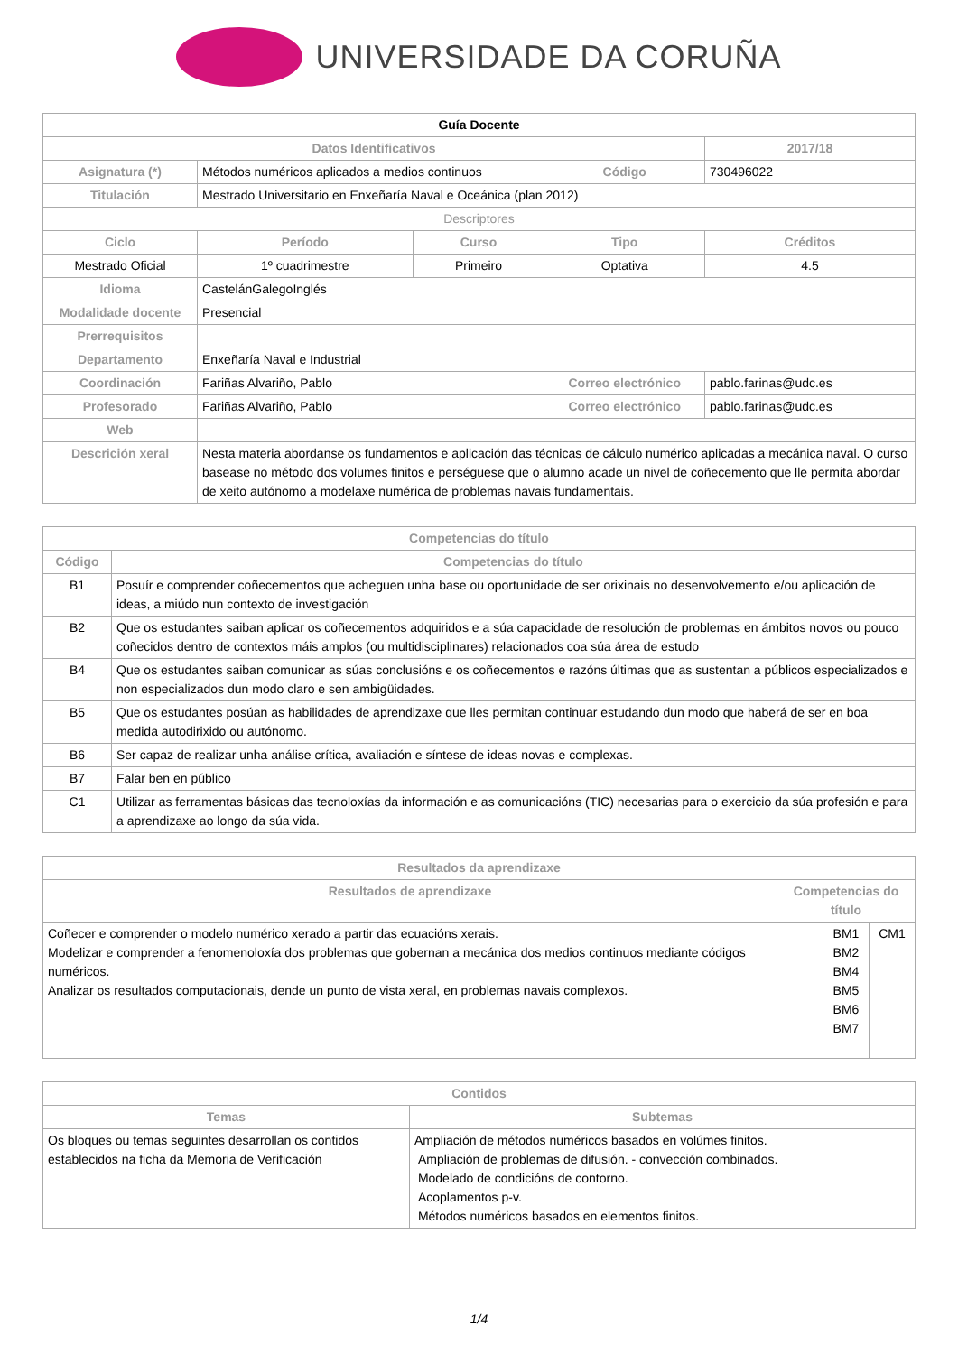UNIVERSIDADE DA CORUÑA
| Guía Docente | | | | | |
| --- | --- | --- | --- | --- | --- |
| Datos Identificativos | | | | | 2017/18 |
| Asignatura (*) | Métodos numéricos aplicados a medios continuos | | Código | | 730496022 |
| Titulación | Mestrado Universitario en Enxeñaría Naval e Oceánica (plan 2012) | | | | |
| Descriptores | | | | | |
| Ciclo | Período | Curso | Tipo | | Créditos |
| Mestrado Oficial | 1º cuadrimestre | Primeiro | Optativa | | 4.5 |
| Idioma | CastelánGalegoInglés | | | | |
| Modalidade docente | Presencial | | | | |
| Prerrequisitos | | | | | |
| Departamento | Enxeñaría Naval e Industrial | | | | |
| Coordinación | Fariñas Alvariño, Pablo | | Correo electrónico | pablo.farinas@udc.es | |
| Profesorado | Fariñas Alvariño, Pablo | | Correo electrónico | pablo.farinas@udc.es | |
| Web | | | | | |
| Descrición xeral | Nesta materia abordanse os fundamentos e aplicación das técnicas de cálculo numérico aplicadas a mecánica naval. O curso basease no método dos volumes finitos e perséguese que o alumno acade un nivel de coñecemento que lle permita abordar de xeito autónomo a modelaxe numérica de problemas navais fundamentais. | | | | |
| Competencias do título | |
| --- | --- |
| Código | Competencias do título |
| B1 | Posuír e comprender coñecementos que acheguen unha base ou oportunidade de ser orixinais no desenvolvemento e/ou aplicación de ideas, a miúdo nun contexto de investigación |
| B2 | Que os estudantes saiban aplicar os coñecementos adquiridos e a súa capacidade de resolución de problemas en ámbitos novos ou pouco coñecidos dentro de contextos máis amplos (ou multidisciplinares) relacionados coa súa área de estudo |
| B4 | Que os estudantes saiban comunicar as súas conclusións e os coñecementos e razóns últimas que as sustentan a públicos especializados e non especializados dun modo claro e sen ambigüidades. |
| B5 | Que os estudantes posúan as habilidades de aprendizaxe que lles permitan continuar estudando dun modo que haberá de ser en boa medida autodirixido ou autónomo. |
| B6 | Ser capaz de realizar unha análise crítica, avaliación e síntese de ideas novas e complexas. |
| B7 | Falar ben en público |
| C1 | Utilizar as ferramentas básicas das tecnoloxías da información e as comunicacións (TIC) necesarias para o exercicio da súa profesión e para a aprendizaxe ao longo da súa vida. |
| Resultados da aprendizaxe | | | |
| --- | --- | --- | --- |
| Resultados de aprendizaxe | Competencias do título | | |
| Coñecer e comprender o modelo numérico xerado a partir das ecuacións xerais. Modelizar e comprender a fenomenoloxía dos problemas que gobernan a mecánica dos medios continuos mediante códigos numéricos. Analizar os resultados computacionais, dende un punto de vista xeral, en problemas navais complexos. | | BM1 BM2 BM4 BM5 BM6 BM7 | CM1 |
| Contidos | |
| --- | --- |
| Temas | Subtemas |
| Os bloques ou temas seguintes desarrollan os contidos establecidos na ficha da Memoria de Verificación | Ampliación de métodos numéricos basados en volúmes finitos. Ampliación de problemas de difusión. - convección combinados. Modelado de condicións de contorno. Acoplamentos p-v. Métodos numéricos basados en elementos finitos. |
1/4